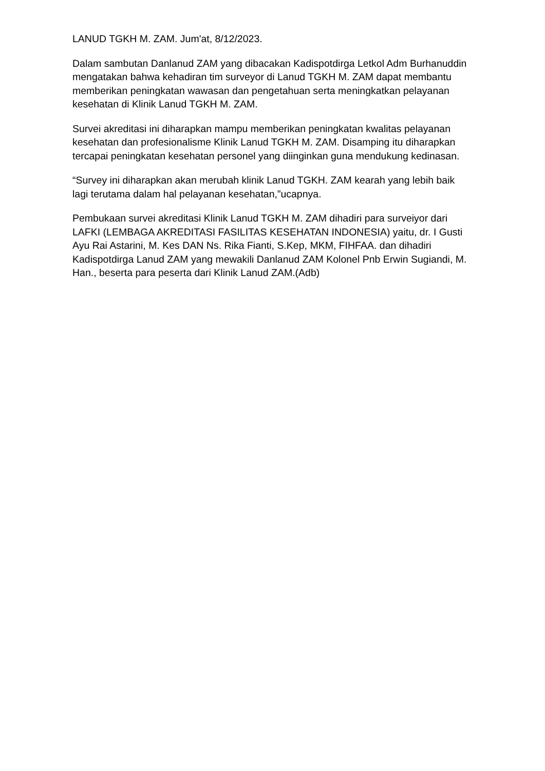LANUD TGKH M. ZAM. Jum'at, 8/12/2023.
Dalam sambutan Danlanud ZAM yang dibacakan Kadispotdirga Letkol Adm Burhanuddin mengatakan bahwa kehadiran tim surveyor di Lanud TGKH M. ZAM dapat membantu memberikan peningkatan wawasan dan pengetahuan serta meningkatkan pelayanan kesehatan di Klinik Lanud TGKH M. ZAM.
Survei akreditasi ini diharapkan mampu memberikan peningkatan kwalitas pelayanan kesehatan dan profesionalisme Klinik Lanud TGKH M. ZAM. Disamping itu diharapkan tercapai peningkatan kesehatan personel yang diinginkan guna mendukung kedinasan.
“Survey ini diharapkan akan merubah klinik Lanud TGKH. ZAM kearah yang lebih baik lagi terutama dalam hal pelayanan kesehatan,”ucapnya.
Pembukaan survei akreditasi Klinik Lanud TGKH M. ZAM dihadiri para surveiyor dari LAFKI (LEMBAGA AKREDITASI FASILITAS KESEHATAN INDONESIA) yaitu, dr. I Gusti Ayu Rai Astarini, M. Kes DAN Ns. Rika Fianti, S.Kep, MKM, FIHFAA. dan dihadiri Kadispotdirga Lanud ZAM yang mewakili Danlanud ZAM Kolonel Pnb Erwin Sugiandi, M. Han., beserta para peserta dari Klinik Lanud ZAM.(Adb)